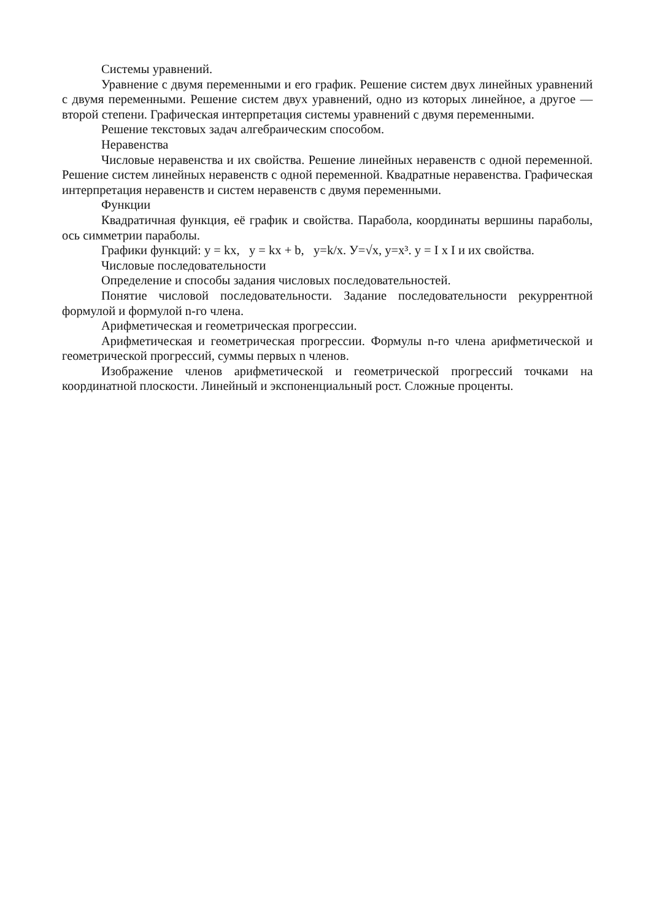Системы уравнений.
Уравнение с двумя переменными и его график. Решение систем двух линейных уравнений с двумя переменными. Решение систем двух уравнений, одно из которых линейное, а другое — второй степени. Графическая интерпретация системы уравнений с двумя переменными.
Решение текстовых задач алгебраическим способом.
Неравенства
Числовые неравенства и их свойства. Решение линейных неравенств с одной переменной. Решение систем линейных неравенств с одной переменной. Квадратные неравенства. Графическая интерпретация неравенств и систем неравенств с двумя переменными.
Функции
Квадратичная функция, её график и свойства. Парабола, координаты вершины параболы, ось симметрии параболы.
Графики функций: y = kx, y = kx + b, y=k/x. У=√x, y=x³. y = I x I и их свойства.
Числовые последовательности
Определение и способы задания числовых последовательностей.
Понятие числовой последовательности. Задание последовательности рекуррентной формулой и формулой n-го члена.
Арифметическая и геометрическая прогрессии.
Арифметическая и геометрическая прогрессии. Формулы n-го члена арифметической и геометрической прогрессий, суммы первых n членов.
Изображение членов арифметической и геометрической прогрессий точками на координатной плоскости. Линейный и экспоненциальный рост. Сложные проценты.